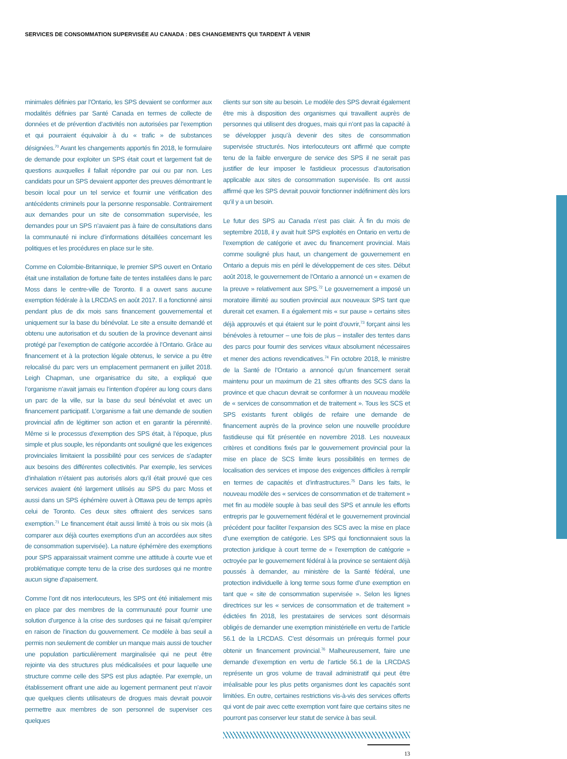SERVICES DE CONSOMMATION SUPERVISÉE AU CANADA : DES CHANGEMENTS QUI TARDENT À VENIR
minimales définies par l’Ontario, les SPS devaient se conformer aux modalités définies par Santé Canada en termes de collecte de données et de prévention d’activités non autorisées par l’exemption et qui pourraient équivaloir à du « trafic » de substances désignées.<sup>70</sup> Avant les changements apportés fin 2018, le formulaire de demande pour exploiter un SPS était court et largement fait de questions auxquelles il fallait répondre par oui ou par non. Les candidats pour un SPS devaient apporter des preuves démontrant le besoin local pour un tel service et fournir une vérification des antécédents criminels pour la personne responsable. Contrairement aux demandes pour un site de consommation supervisée, les demandes pour un SPS n’avaient pas à faire de consultations dans la communauté ni inclure d’informations détaillées concernant les politiques et les procédures en place sur le site.
Comme en Colombie-Britannique, le premier SPS ouvert en Ontario était une installation de fortune faite de tentes installées dans le parc Moss dans le centre-ville de Toronto. Il a ouvert sans aucune exemption fédérale à la LRCDAS en août 2017. Il a fonctionné ainsi pendant plus de dix mois sans financement gouvernemental et uniquement sur la base du bénévolat. Le site a ensuite demandé et obtenu une autorisation et du soutien de la province devenant ainsi protégé par l’exemption de catégorie accordée à l’Ontario. Grâce au financement et à la protection légale obtenus, le service a pu être relocalisé du parc vers un emplacement permanent en juillet 2018. Leigh Chapman, une organisatrice du site, a expliqué que l’organisme n’avait jamais eu l’intention d’opérer au long cours dans un parc de la ville, sur la base du seul bénévolat et avec un financement participatif. L’organisme a fait une demande de soutien provincial afin de légitimer son action et en garantir la pérennité. Même si le processus d’exemption des SPS était, à l’époque, plus simple et plus souple, les répondants ont souligné que les exigences provinciales limitaient la possibilité pour ces services de s’adapter aux besoins des différentes collectivités. Par exemple, les services d’inhalation n’étaient pas autorisés alors qu’il était prouvé que ces services avaient été largement utilisés au SPS du parc Moss et aussi dans un SPS éphémère ouvert à Ottawa peu de temps après celui de Toronto. Ces deux sites offraient des services sans exemption.<sup>71</sup> Le financement était aussi limité à trois ou six mois (à comparer aux déjà courtes exemptions d’un an accordées aux sites de consommation supervisée). La nature éphémère des exemptions pour SPS apparaissait vraiment comme une attitude à courte vue et problématique compte tenu de la crise des surdoses qui ne montre aucun signe d’apaisement.
Comme l’ont dit nos interlocuteurs, les SPS ont été initialement mis en place par des membres de la communauté pour fournir une solution d’urgence à la crise des surdoses qui ne faisait qu’empirer en raison de l’inaction du gouvernement. Ce modèle à bas seuil a permis non seulement de combler un manque mais aussi de toucher une population particulièrement marginalisée qui ne peut être rejointe via des structures plus médicalisées et pour laquelle une structure comme celle des SPS est plus adaptée. Par exemple, un établissement offrant une aide au logement permanent peut n’avoir que quelques clients utilisateurs de drogues mais devrait pouvoir permettre aux membres de son personnel de superviser ces quelques
clients sur son site au besoin. Le modèle des SPS devrait également être mis à disposition des organismes qui travaillent auprès de personnes qui utilisent des drogues, mais qui n’ont pas la capacité à se développer jusqu’à devenir des sites de consommation supervisée structurés. Nos interlocuteurs ont affirmé que compte tenu de la faible envergure de service des SPS il ne serait pas justifier de leur imposer le fastidieux processus d’autorisation applicable aux sites de consommation supervisée. Ils ont aussi affirmé que les SPS devrait pouvoir fonctionner indéfiniment dès lors qu’il y a un besoin.
Le futur des SPS au Canada n’est pas clair. À fin du mois de septembre 2018, il y avait huit SPS exploités en Ontario en vertu de l’exemption de catégorie et avec du financement provincial. Mais comme souligné plus haut, un changement de gouvernement en Ontario a depuis mis en péril le développement de ces sites. Début août 2018, le gouvernement de l’Ontario a annoncé un « examen de la preuve » relativement aux SPS.<sup>72</sup> Le gouvernement a imposé un moratoire illimité au soutien provincial aux nouveaux SPS tant que durerait cet examen. Il a également mis « sur pause » certains sites déjà approuvés et qui étaient sur le point d’ouvrir,<sup>73</sup> forçant ainsi les bénévoles à retourner – une fois de plus – installer des tentes dans des parcs pour fournir des services vitaux absolument nécessaires et mener des actions revendicatives.<sup>74</sup> Fin octobre 2018, le ministre de la Santé de l’Ontario a annoncé qu’un financement serait maintenu pour un maximum de 21 sites offrants des SCS dans la province et que chacun devrait se conformer à un nouveau modèle de « services de consommation et de traitement ». Tous les SCS et SPS existants furent obligés de refaire une demande de financement auprès de la province selon une nouvelle procédure fastidieuse qui fût présentée en novembre 2018. Les nouveaux critères et conditions fixés par le gouvernement provincial pour la mise en place de SCS limite leurs possibilités en termes de localisation des services et impose des exigences difficiles à remplir en termes de capacités et d’infrastructures.<sup>75</sup> Dans les faits, le nouveau modèle des « services de consommation et de traitement » met fin au modèle souple à bas seuil des SPS et annule les efforts entrepris par le gouvernement fédéral et le gouvernement provincial précédent pour faciliter l’expansion des SCS avec la mise en place d’une exemption de catégorie. Les SPS qui fonctionnaient sous la protection juridique à court terme de « l’exemption de catégorie » octroyée par le gouvernement fédéral à la province se sentaient déjà poussés à demander, au ministère de la Santé fédéral, une protection individuelle à long terme sous forme d’une exemption en tant que « site de consommation supervisée ». Selon les lignes directrices sur les « services de consommation et de traitement » édictées fin 2018, les prestataires de services sont désormais obligés de demander une exemption ministérielle en vertu de l’article 56.1 de la LRCDAS. C’est désormais un prérequis formel pour obtenir un financement provincial.<sup>76</sup> Malheureusement, faire une demande d’exemption en vertu de l’article 56.1 de la LRCDAS représente un gros volume de travail administratif qui peut être irréalisable pour les plus petits organismes dont les capacités sont limitées. En outre, certaines restrictions vis-à-vis des services offerts qui vont de pair avec cette exemption vont faire que certains sites ne pourront pas conserver leur statut de service à bas seuil.
13